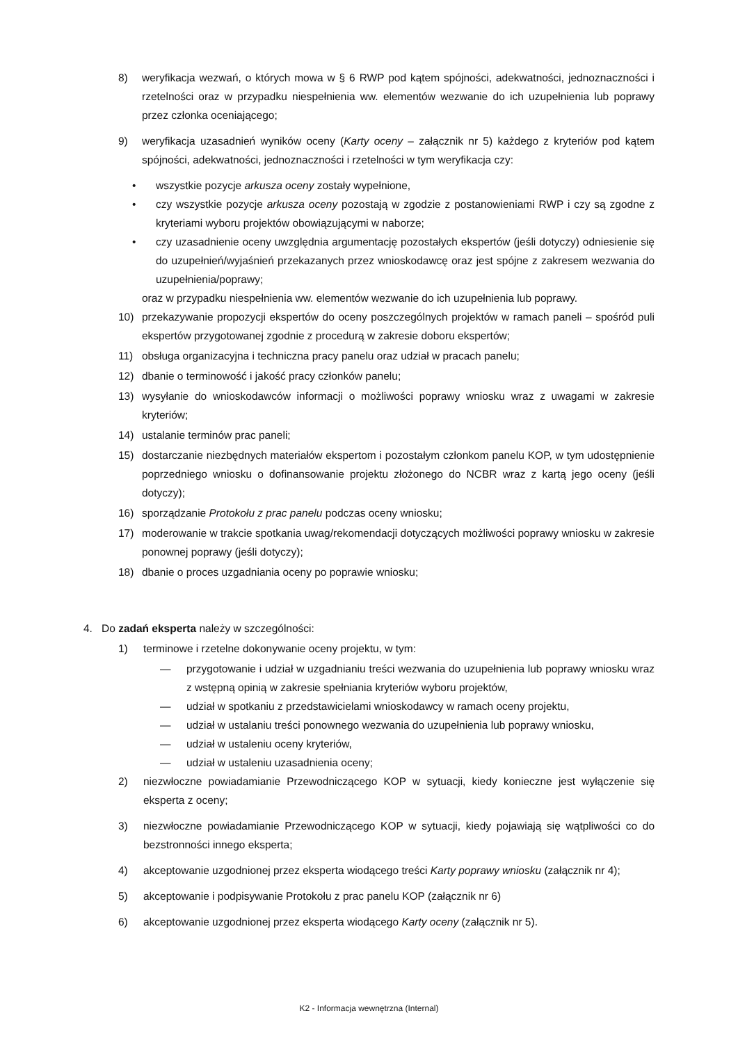8) weryfikacja wezwań, o których mowa w § 6 RWP pod kątem spójności, adekwatności, jednoznaczności i rzetelności oraz w przypadku niespełnienia ww. elementów wezwanie do ich uzupełnienia lub poprawy przez członka oceniającego;
9) weryfikacja uzasadnień wyników oceny (Karty oceny – załącznik nr 5) każdego z kryteriów pod kątem spójności, adekwatności, jednoznaczności i rzetelności w tym weryfikacja czy:
• wszystkie pozycje arkusza oceny zostały wypełnione,
• czy wszystkie pozycje arkusza oceny pozostają w zgodzie z postanowieniami RWP i czy są zgodne z kryteriami wyboru projektów obowiązującymi w naborze;
• czy uzasadnienie oceny uwzględnia argumentację pozostałych ekspertów (jeśli dotyczy) odniesienie się do uzupełnień/wyjaśnień przekazanych przez wnioskodawcę oraz jest spójne z zakresem wezwania do uzupełnienia/poprawy;
oraz w przypadku niespełnienia ww. elementów wezwanie do ich uzupełnienia lub poprawy.
10) przekazywanie propozycji ekspertów do oceny poszczególnych projektów w ramach paneli – spośród puli ekspertów przygotowanej zgodnie z procedurą w zakresie doboru ekspertów;
11) obsługa organizacyjna i techniczna pracy panelu oraz udział w pracach panelu;
12) dbanie o terminowość i jakość pracy członków panelu;
13) wysyłanie do wnioskodawców informacji o możliwości poprawy wniosku wraz z uwagami w zakresie kryteriów;
14) ustalanie terminów prac paneli;
15) dostarczanie niezbędnych materiałów ekspertom i pozostałym członkom panelu KOP, w tym udostępnienie poprzedniego wniosku o dofinansowanie projektu złożonego do NCBR wraz z kartą jego oceny (jeśli dotyczy);
16) sporządzanie Protokołu z prac panelu podczas oceny wniosku;
17) moderowanie w trakcie spotkania uwag/rekomendacji dotyczących możliwości poprawy wniosku w zakresie ponownej poprawy (jeśli dotyczy);
18) dbanie o proces uzgadniania oceny po poprawie wniosku;
4. Do zadań eksperta należy w szczególności:
1) terminowe i rzetelne dokonywanie oceny projektu, w tym:
— przygotowanie i udział w uzgadnianiu treści wezwania do uzupełnienia lub poprawy wniosku wraz z wstępną opinią w zakresie spełniania kryteriów wyboru projektów,
— udział w spotkaniu z przedstawicielami wnioskodawcy w ramach oceny projektu,
— udział w ustalaniu treści ponownego wezwania do uzupełnienia lub poprawy wniosku,
— udział w ustaleniu oceny kryteriów,
— udział w ustaleniu uzasadnienia oceny;
2) niezwłoczne powiadamianie Przewodniczącego KOP w sytuacji, kiedy konieczne jest wyłączenie się eksperta z oceny;
3) niezwłoczne powiadamianie Przewodniczącego KOP w sytuacji, kiedy pojawiają się wątpliwości co do bezstronności innego eksperta;
4) akceptowanie uzgodnionej przez eksperta wiodącego treści Karty poprawy wniosku (załącznik nr 4);
5) akceptowanie i podpisywanie Protokołu z prac panelu KOP (załącznik nr 6)
6) akceptowanie uzgodnionej przez eksperta wiodącego Karty oceny (załącznik nr 5).
K2 - Informacja wewnętrzna (Internal)